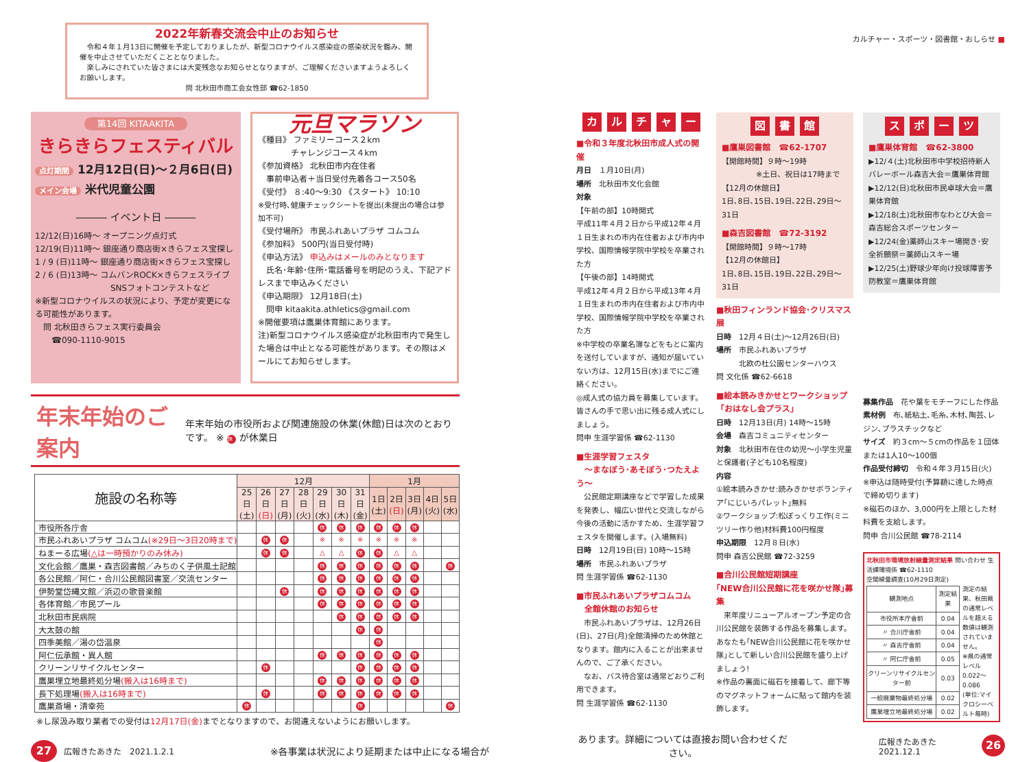2022年新春交流会中止のお知らせ
　令和４年１月13日に開催を予定しておりましたが、新型コロナウイルス感染症の感染状況を鑑み、開催を中止させていただくこととなりました。
　楽しみにされていた皆さまには大変残念なお知らせとなりますが、ご理解くださいますようよろしくお願いします。
問 北秋田市商工会女性部 ☎62-1850
第14回 KITAAKITA
きらきらフェスティバル
点灯期間 12月12日(日)～２月6日(日)
メイン会場 米代児童公園
――― イベント日 ―――
12/12(日)16時～ オープニング点灯式
12/19(日)11時～ 銀座通り商店街×きらフェス宝探し
1 / 9 (日)11時～ 銀座通り商店街×きらフェス宝探し
2 / 6 (日)13時～ コムバンROCK×きらフェスライブ
SNSフォトコンテストなど
※新型コロナウイルスの状況により、予定が変更になる可能性があります。
　問 北秋田きらフェス実行委員会
　　☎090-1110-9015
元旦マラソン
《種目》 ファミリーコース２km
　　　　チャレンジコース４km
《参加資格》 北秋田市内在住者
　事前申込者＋当日受付先着各コース50名
《受付》 ８:40～9:30 《スタート》 10:10
※受付時､健康チェックシートを提出(未提出の場合は参加不可)
《受付場所》 市民ふれあいプラザ コムコム
《参加料》 500円(当日受付時)
《申込方法》 申込みはメールのみとなります
　氏名･年齢･住所･電話番号を明記のうえ、下記アドレスまで申込みください
《申込期限》 12月18日(土)
　問申 kitaakita.athletics@gmail.com
※開催要項は鷹巣体育館にあります。
注)新型コロナウイルス感染症が北秋田市内で発生した場合は中止となる可能性があります。その際はメールにてお知らせします。
年末年始のご案内
年末年始の市役所および関連施設の休業(休館)日は次のとおりです。 ※ 休 が休業日
| 施設の名称等 | 12月 | | | | | | | 1月 | | | | |
| --- | --- | --- | --- | --- | --- | --- | --- | --- | --- | --- | --- | --- |
| | 25日(土) | 26日 (日) | 27日(月) | 28日(火) | 29日(水) | 30日(木) | 31日(金) | 1日(土) | 2日 (日) | 3日(月) | 4日(火) | 5日(水) |
| 市役所各庁舎 | | | | | 休 | 休 | 休 | 休 | 休 | 休 | | |
| 市民ふれあいプラザ コムコム (※29日～3日20時まで) | | 休 | 休 | | ※ | ※ | ※ | ※ | ※ | ※ | | |
| ねまーる広場 (△は一時預かりのみ休み) | | 休 | 休 | | △ | △ | 休 | 休 | △ | △ | | |
| 文化会館／鷹巣・森吉図書館／みちのく子供風土記館 | | | | | 休 | 休 | 休 | 休 | 休 | 休 | | 休 |
| 各公民館／阿仁・合川公民館図書室／交流センター | | | | | 休 | 休 | 休 | 休 | 休 | 休 | | |
| 伊勢堂岱縄文館／浜辺の歌音楽館 | | | 休 | | 休 | 休 | 休 | 休 | 休 | 休 | | |
| 各体育館／市民プール | | | | | 休 | 休 | 休 | 休 | 休 | 休 | | |
| 北秋田市民病院 | | | | | | 休 | 休 | 休 | 休 | 休 | | |
| 大太鼓の館 | | | | | | | 休 | 休 | | | | |
| 四季美館／湯の岱温泉 | | | | | | | | 休 | | | | |
| 阿仁伝承館・異人館 | | | | | 休 | 休 | 休 | 休 | 休 | 休 | | |
| クリーンリサイクルセンター | | 休 | | | | | 休 | 休 | 休 | 休 | | |
| 鷹巣埋立地最終処分場 (搬入は16時まで) | | | | | 休 | 休 | 休 | 休 | 休 | 休 | | |
| 長下処理場 (搬入は16時まで) | | 休 | | | 休 | 休 | 休 | 休 | 休 | 休 | | |
| 鷹巣斎場・清幸苑 | 休 | | | | | | 休 | | | | | 休 |
※し尿汲み取り業者での受付は12月17日(金) までとなりますので、お間違えないようにお願いします。
27 広報きたあきた　2021.1.2.1 ※各事業は状況により延期または中止になる場合が
カルチャー・スポーツ・図書館・おしらせ ■
カルチャー
■令和３年度北秋田市成人式の開催
月日　１月10日(月)
場所　北秋田市文化会館
対象
【午前の部】10時開式
平成11年４月２日から平成12年４月１日生まれの市内在住者および市内中学校、国際情報学院中学校を卒業された方
【午後の部】14時開式
平成12年４月２日から平成13年４月１日生まれの市内在住者および市内中学校、国際情報学院中学校を卒業された方
※中学校の卒業名簿などをもとに案内を送付していますが、通知が届いていない方は、12月15日(水)までにご連絡ください。
◎成人式の協力員を募集しています。皆さんの手で思い出に残る成人式にしましょう。
問申 生涯学習係 ☎62-1130
■生涯学習フェスタ
　～まなぼう･あそぼう･つたえよう～
　公民館定期講座などで学習した成果を発表し、幅広い世代と交流しながら今後の活動に活かすため、生涯学習フェスタを開催します。(入場無料)
日時　12月19日(日) 10時～15時
場所　市民ふれあいプラザ
問 生涯学習係 ☎62-1130
■市民ふれあいプラザコムコム
　全館休館のお知らせ
　市民ふれあいプラザは、12月26日(日)、27日(月)全館清掃のため休館となります。館内に入ることが出来ませんので、ご了承ください。
　なお、バス待合室は通常どおりご利用できます。
問 生涯学習係 ☎62-1130
図書館
■鷹巣図書館　☎62-1707
【開館時間】９時～19時
※土日、祝日は17時まで
【12月の休館日】
1日､8日､15日､19日､22日､29日～31日
■森吉図書館　☎72-3192
【開館時間】９時～17時
【12月の休館日】
1日､8日､15日､19日､22日､29日～31日
■秋田フィンランド協会･クリスマス展
日時　12月４日(土)～12月26日(日)
場所　市民ふれあいプラザ
　　　北欧の杜公園センターハウス
問 文化係 ☎62-6618
■絵本読みきかせとワークショップ
「おはなし会プラス」
日時　12月13日(月) 14時～15時
会場　森吉コミュニティセンター
対象　北秋田市在住の幼児～小学生児童と保護者(子ども10名程度)
内容
①絵本読みきかせ:読みきかせボランティア｢にじいろパレット｣無料
②ワークショップ:松ぼっくり工作(ミニツリー作り他)材料費100円程度
申込期限　12月８日(水)
問申 森吉公民館 ☎72-3259
■合川公民館短期講座
｢NEW合川公民館に花を咲かせ隊｣募集
　来年度リニューアルオープン予定の合川公民館を装飾する作品を募集します。あなたも｢NEW合川公民館に花を咲かせ隊｣として新しい合川公民館を盛り上げましょう!
※作品の裏面に磁石を接着して、廊下等のマグネットフォームに貼って館内を装飾します。
スポーツ
■鷹巣体育館　☎62-3800
▶12/４(土)北秋田市中学校招待新人バレーボール森吉大会＝鷹巣体育館
▶12/12(日)北秋田市民卓球大会＝鷹巣体育館
▶12/18(土)北秋田市なわとび大会＝森吉総合スポーツセンター
▶12/24(金)薬師山スキー場開き･安全祈願祭＝薬師山スキー場
▶12/25(土)野球少年向け投球障害予防教室＝鷹巣体育館
募集作品　花や葉をモチーフにした作品
素材例　布､紙粘土､毛糸､木材､陶芸､レジン､プラスチックなど
サイズ　約３cm～５cmの作品を１団体または1人10～100個
作品受付締切　令和４年３月15日(火)
※申込は随時受付(予算額に達した時点で締め切ります)
※磁石のほか、3,000円を上限とした材料費を支給します。
問申 合川公民館 ☎78-2114
北秋田市環境放射線量測定結果 問い合わせ 生活課環境係 ☎62-1110
空間線量調査(10月29日測定)
| 観測地点 | 測定結果 |
| --- | --- |
| 市役所本庁舎前 | 0.04 |
| 〃 合川庁舎前 | 0.04 |
| 〃 森吉庁舎前 | 0.04 |
| 〃 阿仁庁舎前 | 0.05 |
| クリーンリサイクルセンター前 | 0.03 |
| 一般廃棄物最終処分場 | 0.02 |
| 鷹巣埋立地最終処分場 | 0.02 |
測定の結果、秋田県の通常レベルを超える数値は観測されていません。
※県の通常レベル 0.022～0.086
(単位:マイクロシーベルト毎時)
あります。詳細については直接お問い合わせください。 広報きたあきた　2021.12.1 26